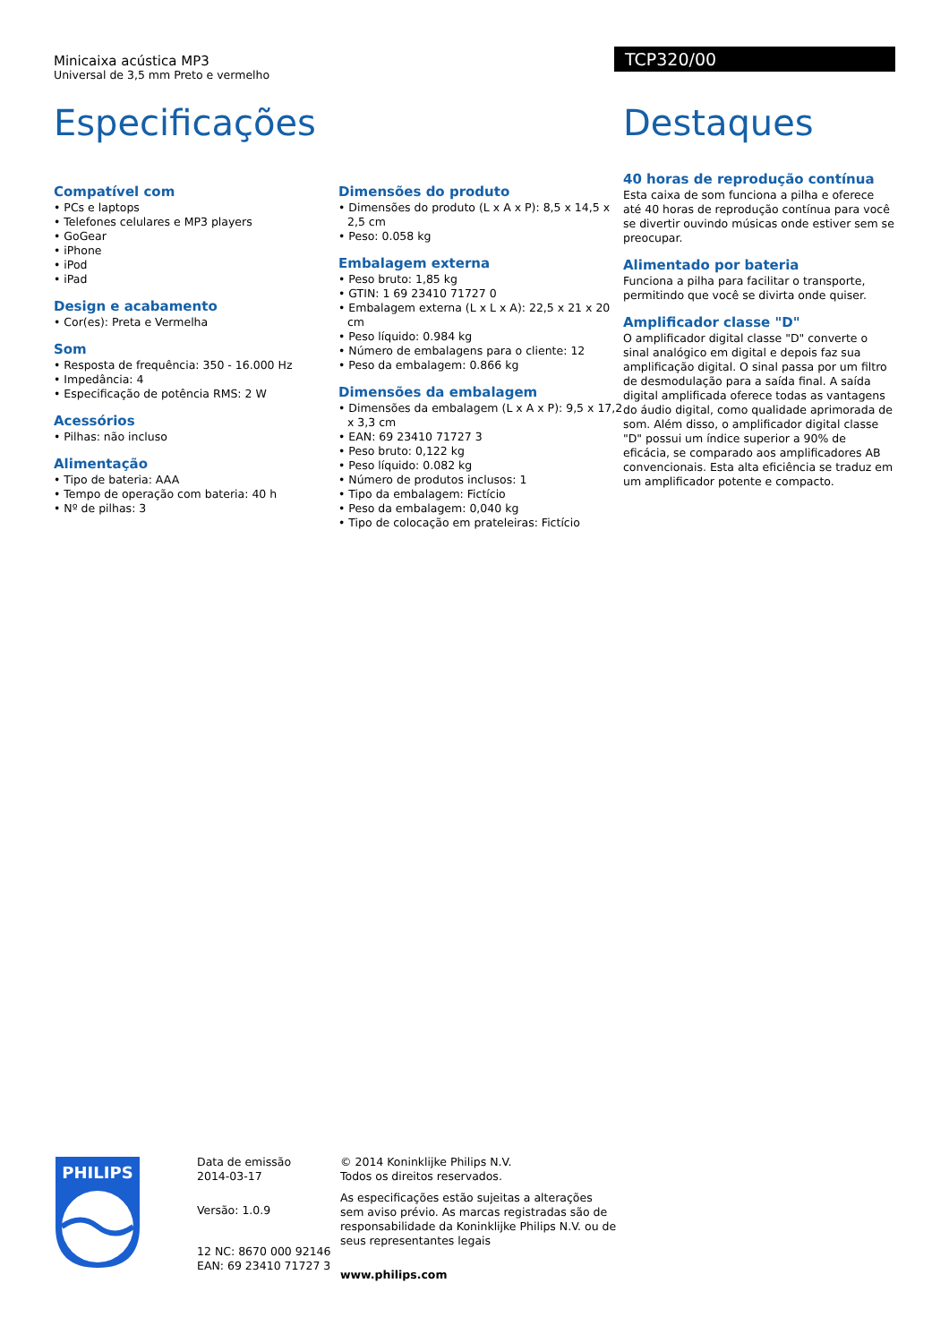Minicaixa acústica MP3
Universal de 3,5 mm Preto e vermelho
TCP320/00
Especificações
Compatível com
• PCs e laptops
• Telefones celulares e MP3 players
• GoGear
• iPhone
• iPod
• iPad
Design e acabamento
• Cor(es): Preta e Vermelha
Som
• Resposta de frequência: 350 - 16.000 Hz
• Impedância: 4
• Especificação de potência RMS: 2 W
Acessórios
• Pilhas: não incluso
Alimentação
• Tipo de bateria: AAA
• Tempo de operação com bateria: 40 h
• Nº de pilhas: 3
Dimensões do produto
• Dimensões do produto (L x A x P): 8,5 x 14,5 x 2,5 cm
• Peso: 0.058 kg
Embalagem externa
• Peso bruto: 1,85 kg
• GTIN: 1 69 23410 71727 0
• Embalagem externa (L x L x A): 22,5 x 21 x 20 cm
• Peso líquido: 0.984 kg
• Número de embalagens para o cliente: 12
• Peso da embalagem: 0.866 kg
Dimensões da embalagem
• Dimensões da embalagem (L x A x P): 9,5 x 17,2 x 3,3 cm
• EAN: 69 23410 71727 3
• Peso bruto: 0,122 kg
• Peso líquido: 0.082 kg
• Número de produtos inclusos: 1
• Tipo da embalagem: Fictício
• Peso da embalagem: 0,040 kg
• Tipo de colocação em prateleiras: Fictício
Destaques
40 horas de reprodução contínua
Esta caixa de som funciona a pilha e oferece até 40 horas de reprodução contínua para você se divertir ouvindo músicas onde estiver sem se preocupar.
Alimentado por bateria
Funciona a pilha para facilitar o transporte, permitindo que você se divirta onde quiser.
Amplificador classe "D"
O amplificador digital classe "D" converte o sinal analógico em digital e depois faz sua amplificação digital. O sinal passa por um filtro de desmodulação para a saída final. A saída digital amplificada oferece todas as vantagens do áudio digital, como qualidade aprimorada de som. Além disso, o amplificador digital classe "D" possui um índice superior a 90% de eficácia, se comparado aos amplificadores AB convencionais. Esta alta eficiência se traduz em um amplificador potente e compacto.
PHILIPS
Data de emissão
2014-03-17
Versão: 1.0.9
12 NC: 8670 000 92146
EAN: 69 23410 71727 3
© 2014 Koninklijke Philips N.V.
Todos os direitos reservados.
As especificações estão sujeitas a alterações sem aviso prévio. As marcas registradas são de responsabilidade da Koninklijke Philips N.V. ou de seus representantes legais
www.philips.com